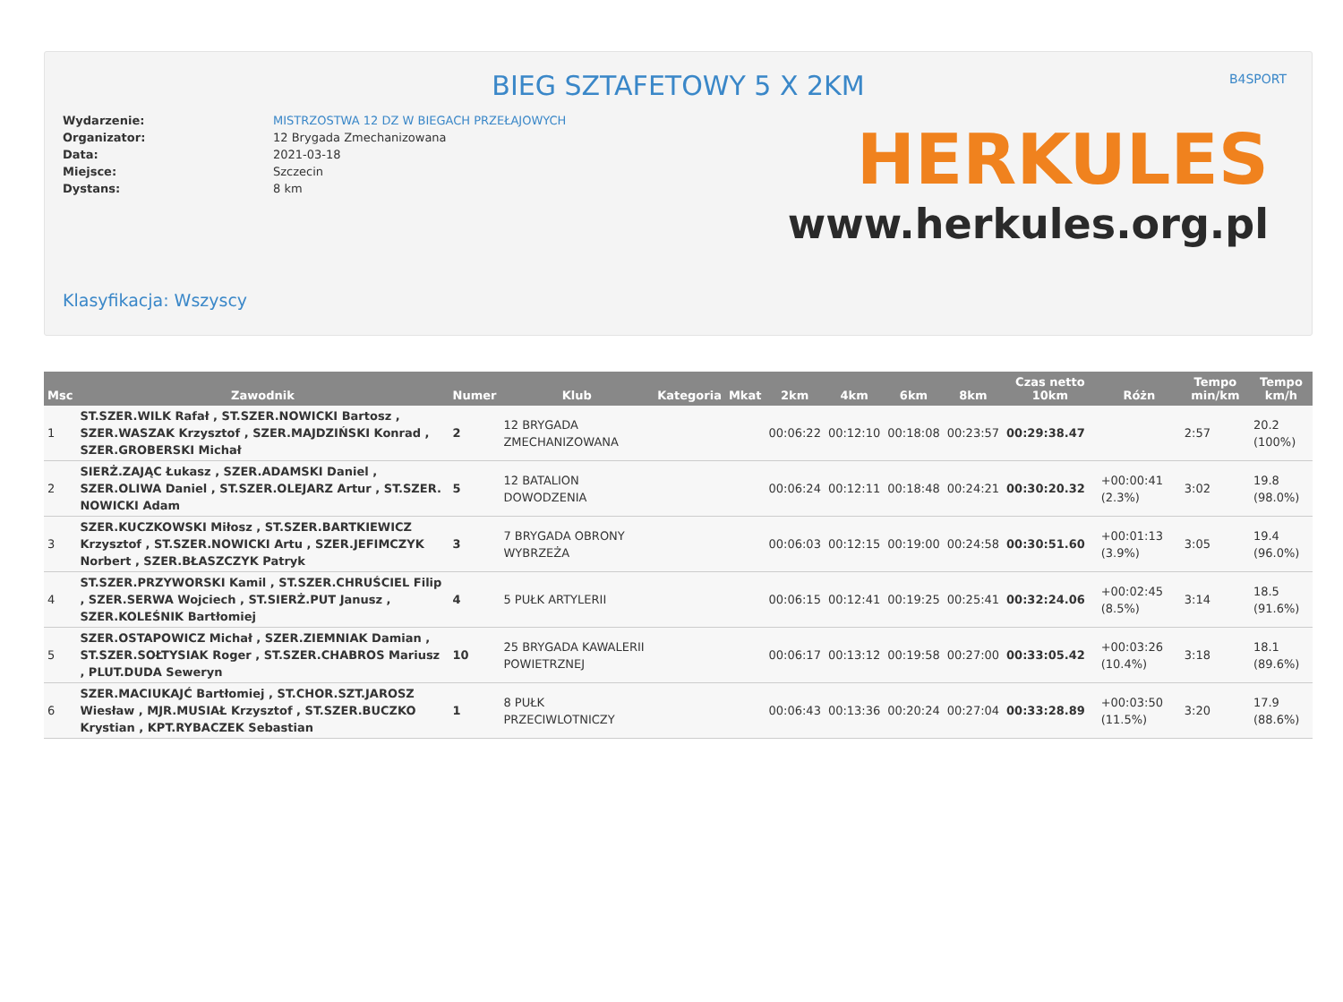BIEG SZTAFETOWY 5 X 2KM
B4SPORT
Wydarzenie:
Organizator:
Data:
Miejsce:
Dystans:
MISTRZOSTWA 12 DZ W BIEGACH PRZEŁAJOWYCH
12 Brygada Zmechanizowana
2021-03-18
Szczecin
8 km
HERKULES
www.herkules.org.pl
Klasyfikacja: Wszyscy
| Msc | Zawodnik | Numer | Klub | Kategoria | Mkat | 2km | 4km | 6km | 8km | Czas netto 10km | Różn | Tempo min/km | Tempo km/h |
| --- | --- | --- | --- | --- | --- | --- | --- | --- | --- | --- | --- | --- | --- |
| 1 | ST.SZER.WILK Rafał , ST.SZER.NOWICKI Bartosz , SZER.WASZAK Krzysztof , SZER.MAJDZIŃSKI Konrad , SZER.GROBERSKI Michał | 2 | 12 BRYGADA ZMECHANIZOWANA | | | 00:06:22 | 00:12:10 | 00:18:08 | 00:23:57 | 00:29:38.47 | | 2:57 | 20.2 (100%) |
| 2 | SIERŻ.ZAJĄC Łukasz , SZER.ADAMSKI Daniel , SZER.OLIWA Daniel , ST.SZER.OLEJARZ Artur , ST.SZER. NOWICKI Adam | 5 | 12 BATALION DOWODZENIA | | | 00:06:24 | 00:12:11 | 00:18:48 | 00:24:21 | 00:30:20.32 | +00:00:41 (2.3%) | 3:02 | 19.8 (98.0%) |
| 3 | SZER.KUCZKOWSKI Miłosz , ST.SZER.BARTKIEWICZ Krzysztof , ST.SZER.NOWICKI Artu , SZER.JEFIMCZYK Norbert , SZER.BŁASZCZYK Patryk | 3 | 7 BRYGADA OBRONY WYBRZEŻA | | | 00:06:03 | 00:12:15 | 00:19:00 | 00:24:58 | 00:30:51.60 | +00:01:13 (3.9%) | 3:05 | 19.4 (96.0%) |
| 4 | ST.SZER.PRZYWORSKI Kamil , ST.SZER.CHRUŚCIEL Filip , SZER.SERWA Wojciech , ST.SIERŻ.PUT Janusz , SZER.KOLEŚNIK Bartłomiej | 4 | 5 PUŁK ARTYLERII | | | 00:06:15 | 00:12:41 | 00:19:25 | 00:25:41 | 00:32:24.06 | +00:02:45 (8.5%) | 3:14 | 18.5 (91.6%) |
| 5 | SZER.OSTAPOWICZ Michał , SZER.ZIEMNIAK Damian , ST.SZER.SOŁTYSIAK Roger , ST.SZER.CHABROS Mariusz , PLUT.DUDA Seweryn | 10 | 25 BRYGADA KAWALERII POWIETRZNEJ | | | 00:06:17 | 00:13:12 | 00:19:58 | 00:27:00 | 00:33:05.42 | +00:03:26 (10.4%) | 3:18 | 18.1 (89.6%) |
| 6 | SZER.MACIUKAJĆ Bartłomiej , ST.CHOR.SZT.JAROSZ Wiesław , MJR.MUSIAŁ Krzysztof , ST.SZER.BUCZKO Krystian , KPT.RYBACZEK Sebastian | 1 | 8 PUŁK PRZECIWLOTNICZY | | | 00:06:43 | 00:13:36 | 00:20:24 | 00:27:04 | 00:33:28.89 | +00:03:50 (11.5%) | 3:20 | 17.9 (88.6%) |